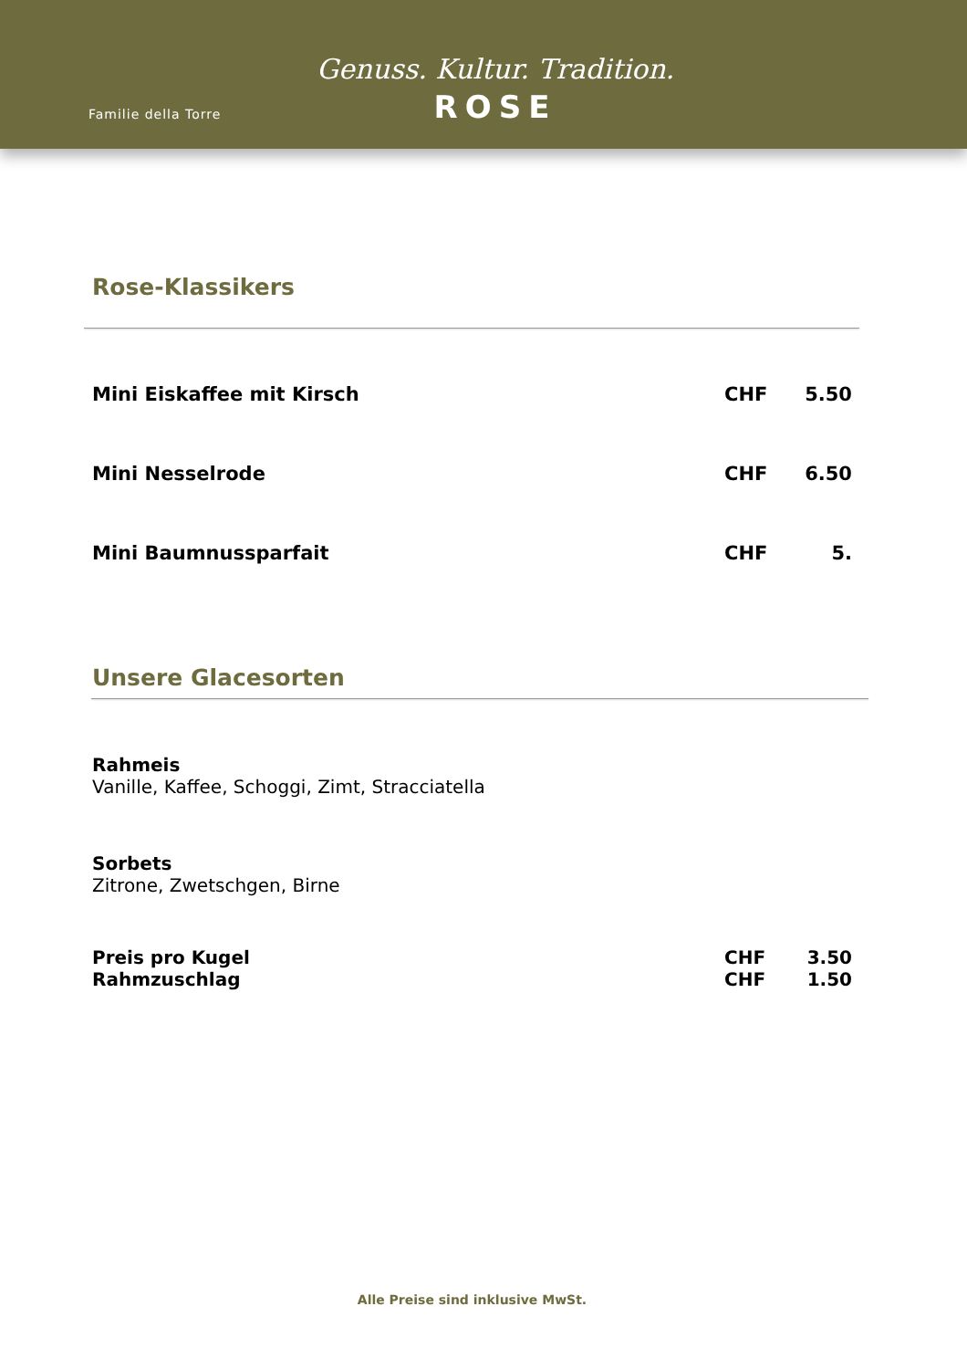Familie della Torre
Genuss. Kultur. Tradition.
ROSE
Rose-Klassikers
| Mini Eiskaffee mit Kirsch | CHF | 5.50 |
| Mini Nesselrode | CHF | 6.50 |
| Mini Baumnussparfait | CHF | 5. |
Unsere Glacesorten
Rahmeis
Vanille, Kaffee, Schoggi, Zimt, Stracciatella
Sorbets
Zitrone, Zwetschgen, Birne
| Preis pro Kugel | CHF | 3.50 |
| Rahmzuschlag | CHF | 1.50 |
Alle Preise sind inklusive MwSt.